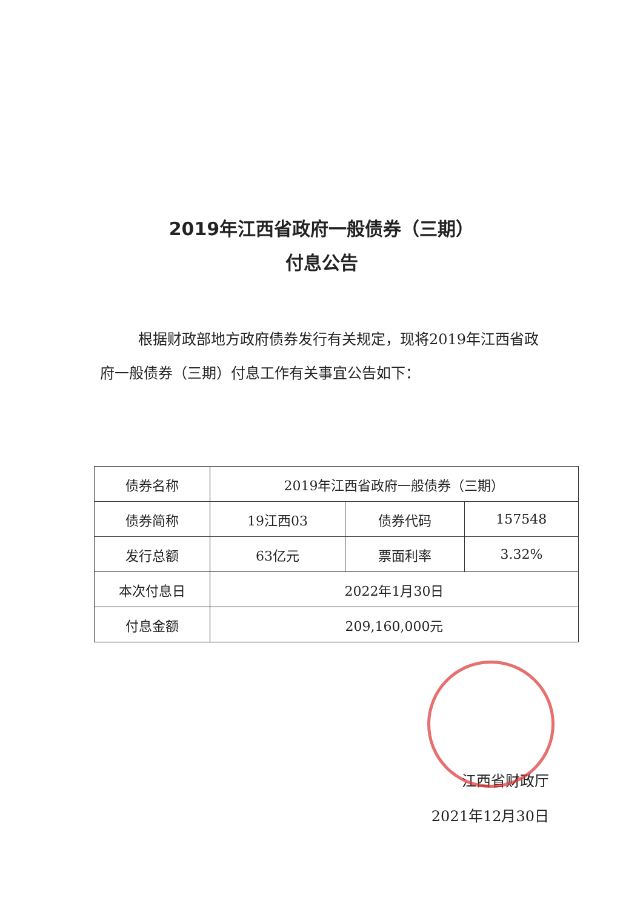2019年江西省政府一般债券（三期）
付息公告
根据财政部地方政府债券发行有关规定，现将2019年江西省政府一般债券（三期）付息工作有关事宜公告如下：
| 债券名称 | 2019年江西省政府一般债券（三期） | | |
| 债券简称 | 19江西03 | 债券代码 | 157548 |
| 发行总额 | 63亿元 | 票面利率 | 3.32% |
| 本次付息日 | 2022年1月30日 | | |
| 付息金额 | 209,160,000元 | | |
江西省财政厅
2021年12月30日